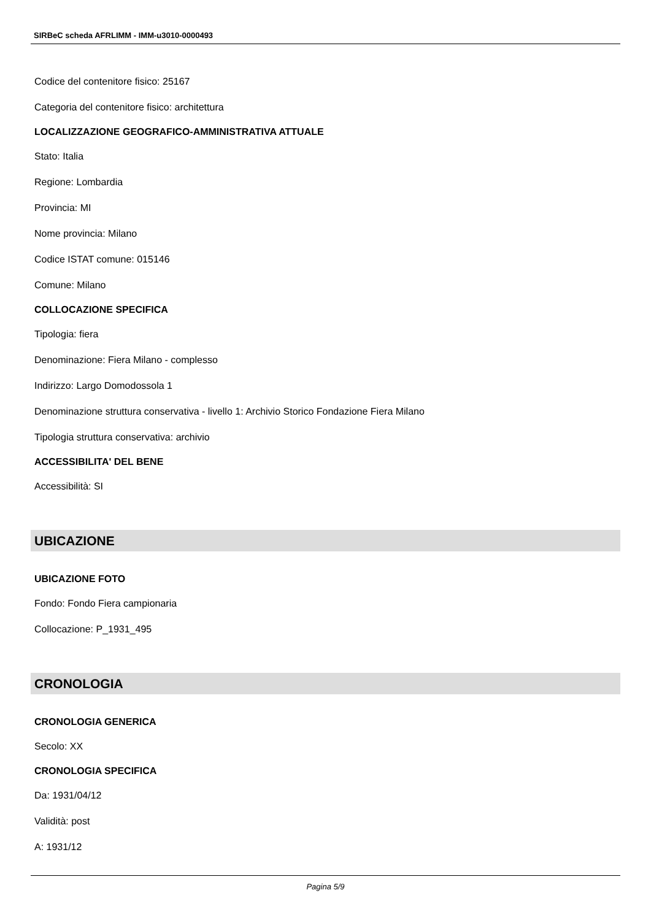SIRBeC scheda AFRLIMM - IMM-u3010-0000493
Codice del contenitore fisico: 25167
Categoria del contenitore fisico: architettura
LOCALIZZAZIONE GEOGRAFICO-AMMINISTRATIVA ATTUALE
Stato: Italia
Regione: Lombardia
Provincia: MI
Nome provincia: Milano
Codice ISTAT comune: 015146
Comune: Milano
COLLOCAZIONE SPECIFICA
Tipologia: fiera
Denominazione: Fiera Milano - complesso
Indirizzo: Largo Domodossola 1
Denominazione struttura conservativa - livello 1: Archivio Storico Fondazione Fiera Milano
Tipologia struttura conservativa: archivio
ACCESSIBILITA' DEL BENE
Accessibilità: SI
UBICAZIONE
UBICAZIONE FOTO
Fondo: Fondo Fiera campionaria
Collocazione: P_1931_495
CRONOLOGIA
CRONOLOGIA GENERICA
Secolo: XX
CRONOLOGIA SPECIFICA
Da: 1931/04/12
Validità: post
A: 1931/12
Pagina 5/9